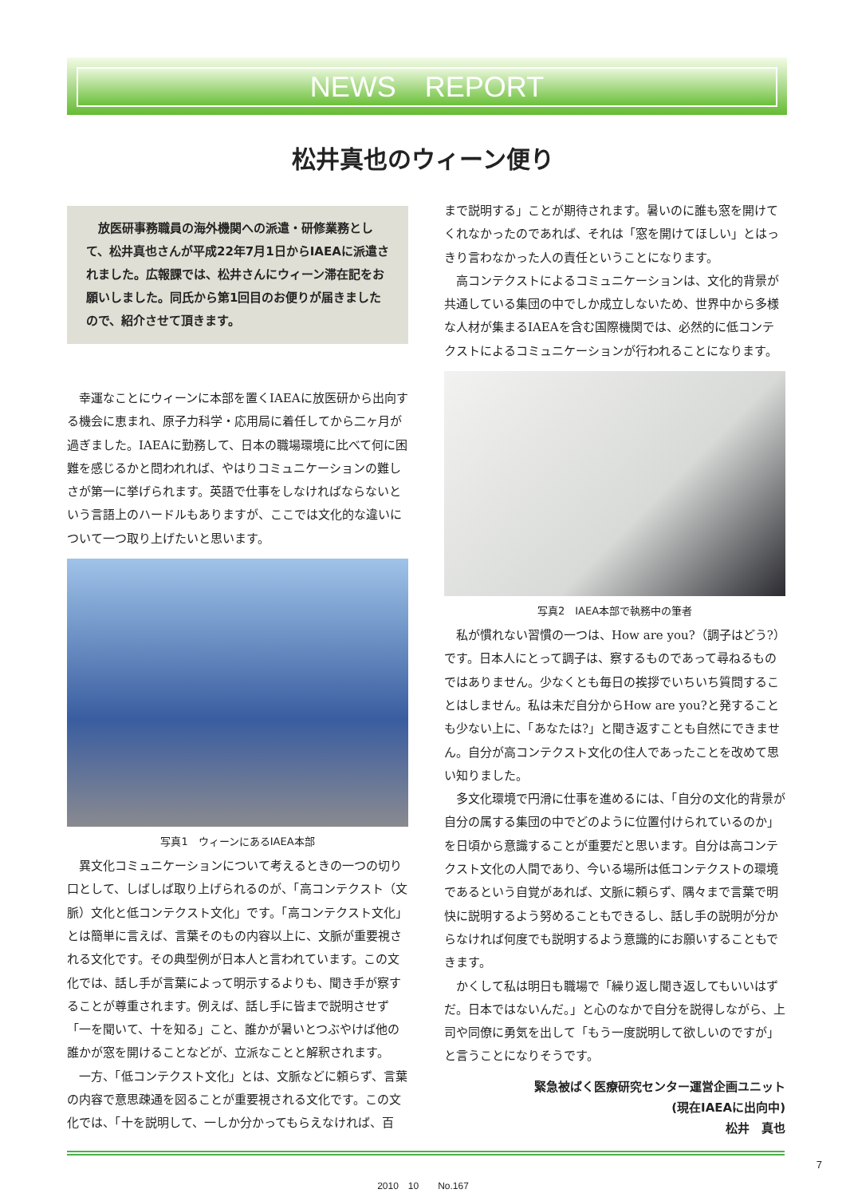NEWS　REPORT
松井真也のウィーン便り
　放医研事務職員の海外機関への派遣・研修業務として、松井真也さんが平成22年7月1日からIAEAに派遣されました。広報課では、松井さんにウィーン滞在記をお願いしました。同氏から第1回目のお便りが届きましたので、紹介させて頂きます。
幸運なことにウィーンに本部を置くIAEAに放医研から出向する機会に恵まれ、原子力科学・応用局に着任してから二ヶ月が過ぎました。IAEAに勤務して、日本の職場環境に比べて何に困難を感じるかと問われれば、やはりコミュニケーションの難しさが第一に挙げられます。英語で仕事をしなければならないという言語上のハードルもありますが、ここでは文化的な違いについて一つ取り上げたいと思います。
写真1　ウィーンにあるIAEA本部
異文化コミュニケーションについて考えるときの一つの切り口として、しばしば取り上げられるのが、「高コンテクスト（文脈）文化と低コンテクスト文化」です。「高コンテクスト文化」とは簡単に言えば、言葉そのもの内容以上に、文脈が重要視される文化です。その典型例が日本人と言われています。この文化では、話し手が言葉によって明示するよりも、聞き手が察することが尊重されます。例えば、話し手に皆まで説明させず「一を聞いて、十を知る」こと、誰かが暑いとつぶやけば他の誰かが窓を開けることなどが、立派なことと解釈されます。
一方、「低コンテクスト文化」とは、文脈などに頼らず、言葉の内容で意思疎通を図ることが重要視される文化です。この文化では、「十を説明して、一しか分かってもらえなければ、百
まで説明する」ことが期待されます。暑いのに誰も窓を開けてくれなかったのであれば、それは「窓を開けてほしい」とはっきり言わなかった人の責任ということになります。
高コンテクストによるコミュニケーションは、文化的背景が共通している集団の中でしか成立しないため、世界中から多様な人材が集まるIAEAを含む国際機関では、必然的に低コンテクストによるコミュニケーションが行われることになります。
写真2　IAEA本部で執務中の筆者
私が慣れない習慣の一つは、How are you?（調子はどう?）です。日本人にとって調子は、察するものであって尋ねるものではありません。少なくとも毎日の挨拶でいちいち質問することはしません。私は未だ自分からHow are you?と発することも少ない上に、「あなたは?」と聞き返すことも自然にできません。自分が高コンテクスト文化の住人であったことを改めて思い知りました。
多文化環境で円滑に仕事を進めるには、「自分の文化的背景が自分の属する集団の中でどのように位置付けられているのか」を日頃から意識することが重要だと思います。自分は高コンテクスト文化の人間であり、今いる場所は低コンテクストの環境であるという自覚があれば、文脈に頼らず、隅々まで言葉で明快に説明するよう努めることもできるし、話し手の説明が分からなければ何度でも説明するよう意識的にお願いすることもできます。
かくして私は明日も職場で「繰り返し聞き返してもいいはずだ。日本ではないんだ。」と心のなかで自分を説得しながら、上司や同僚に勇気を出して「もう一度説明して欲しいのですが」と言うことになりそうです。
緊急被ばく医療研究センター運営企画ユニット
(現在IAEAに出向中)
松井　真也
7
2010　10　　No.167